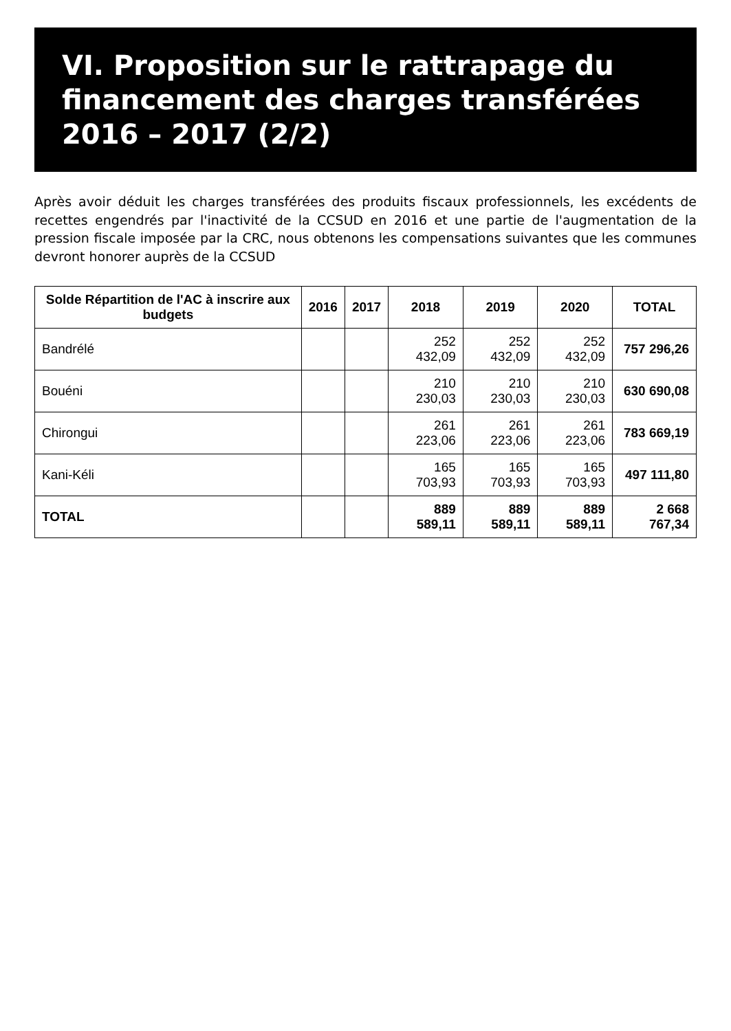VI. Proposition sur le rattrapage du financement des charges transférées 2016 – 2017 (2/2)
Après avoir déduit les charges transférées des produits fiscaux professionnels, les excédents de recettes engendrés par l'inactivité de la CCSUD en 2016 et une partie de l'augmentation de la pression fiscale imposée par la CRC, nous obtenons les compensations suivantes que les communes devront honorer auprès de la CCSUD
| Solde Répartition de l'AC à inscrire aux budgets | 2016 | 2017 | 2018 | 2019 | 2020 | TOTAL |
| --- | --- | --- | --- | --- | --- | --- |
| Bandrélé | | | 252 432,09 | 252 432,09 | 252 432,09 | 757 296,26 |
| Bouéni | | | 210 230,03 | 210 230,03 | 210 230,03 | 630 690,08 |
| Chirongui | | | 261 223,06 | 261 223,06 | 261 223,06 | 783 669,19 |
| Kani-Kéli | | | 165 703,93 | 165 703,93 | 165 703,93 | 497 111,80 |
| TOTAL | | | 889 589,11 | 889 589,11 | 889 589,11 | 2 668 767,34 |